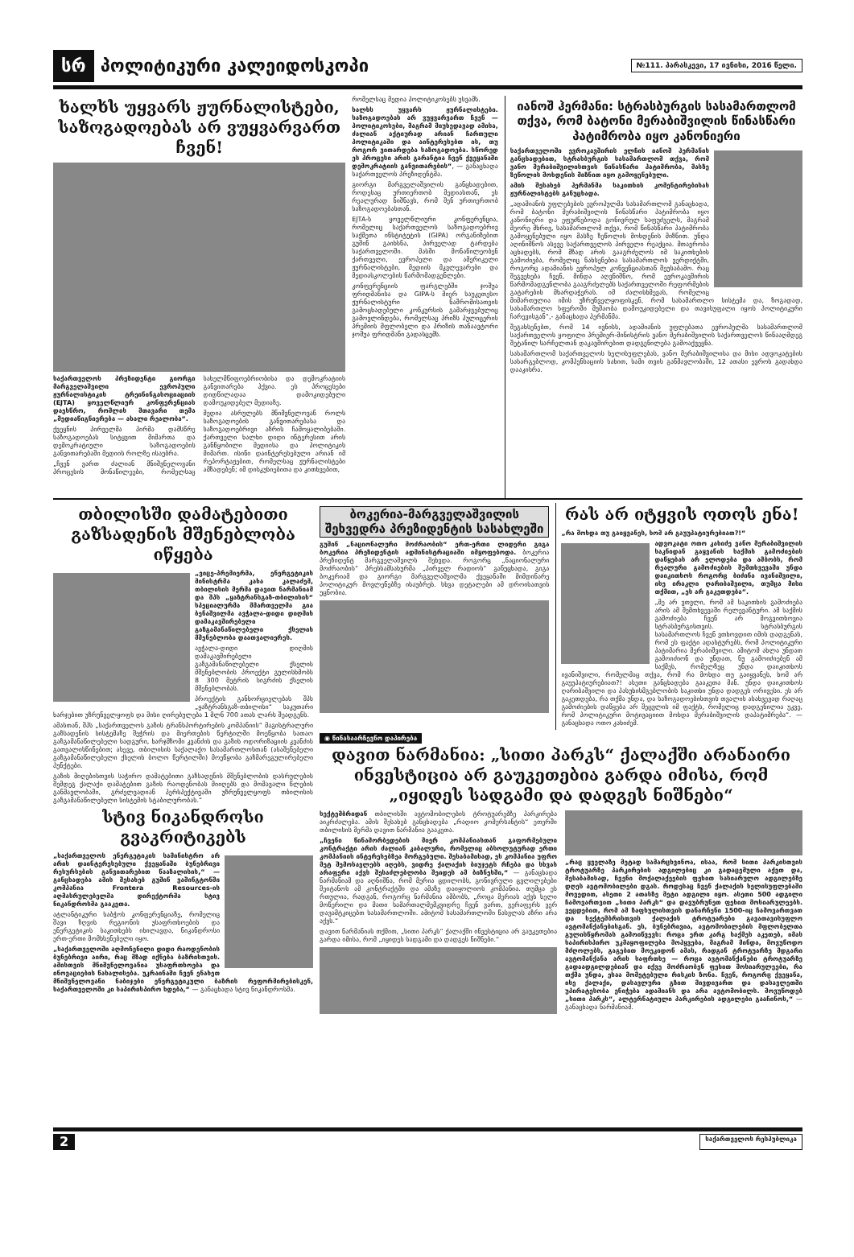სრ
პოლიტიკური კალეიდოსკოპი
№111. პარასკევი, 17 ივნისი, 2016 წელი.
ხალხს უყვარს ჟურნალისტები, საზოგადოებას არ ვუყვარვართ ჩვენ!
საქართველოს პრეზიდენტი გიორგი მარგველაშვილი ევროპული ჟურნალისტიკის ტრეინინგასოციაციის (EJTA) ყოველწლიურ კონფერენციას დაესწრო, რომლის მთავარი თემა „მედიაწიგნიერება — ახალი რეალობა“.
ქვეყნის პირველმა პირმა დამსწრე საზოგადოებას სიტყვით მიმართა და დემოკრატიული საზოგადოების განვითარებაში მედიის როლზე ისაუბრა.
„ჩვენ ვართ ძალიან მნიშვნელოვანი პროცესის მონაწილეები, რომელსაც სახელმწიფოებრიობისა და დემოკრატიის განვითარება ჰქვია. ეს პროცესები დიდწილადაა დამოკიდებული დამოუკიდებელ მედიაზე.
მედია ასრულებს მნიშვნელოვან როლს საზოგადოების განვითარებასა და საზოგადოებრივი აზრის ჩამოყალიბებაში. ქართველი ხალხი დიდი ინტერესით არის განწყობილი მედიისა და პოლიტიკის მიმართ. ისინი დაინტერესებული არიან იმ რეპორტაჟებით, რომელსაც ჟურნალისტები ამზადებენ; იმ დისკუსიებითა და კითხვებით,
რომელსაც მედია პოლიტიკოსებს უსვამს.
ხალხს უყვარს ჟურნალისტები. საზოგადოებას არ ვუყვარვართ ჩვენ — პოლიტიკოსები, მაგრამ მიუხედავად ამისა, ძალიან აქტიურად არიან ჩართული პოლიტიკაში და აინტერესებთ ის, თუ როგორ ვითარდება საზოგადოება. სწორედ ეს პროცესი არის გარანტია ჩვენ ქვეყანაში დემოკრატიის განვითარების“, — განაცხადა საქართველოს პრეზიდენტმა.
გიორგი მარგველაშვილის განცხადებით, როდესაც ურთიერთობ მედიასთან, ეს რეალურად ნიშნავს, რომ შენ ურთიერთობ საზოგადოებასთან.
EJTA-ს ყოველწლიური კონფერენცია, რომელიც საქართველოს საზოგადოებრივ საქმეთა ინსტიტუტის (GIPA) ორგანიზებით გუშინ გაიხსნა, პირველად ტარდება საქართველოში. მასში მონაწილეობენ ქართველი, ევროპელი და ამერიკელი ჟურნალისტები, მედიის მკვლევარები და მედიასკოლების წარმომადგენლები.
კონფერენციის ფარგლებში ჯოშუა ფრიდმანისა და GIPA-ს მიერ საუკეთესო ჟურნალისტური ნაშრომისათვის გამოცხადებული კონკურსის გამარჯვებულიც გამოვლინდება, რომელსაც პრიზს პულიცერის პრემიის მფლობელი და პრიზის თანაავტორი ჯოშუა ფრიდმანი გადასცემს.
იანოშ ჰერმანი: სტრასბურგის სასამართლომ თქვა, რომ ბატონი მერაბიშვილის წინასწარი პატიმრობა იყო კანონიერი
საქართველოში ევროკავშირის ელჩის იანოშ ჰერმანის განცხადებით, სტრასბურგის სასამართლომ თქვა, რომ ვანო მერაბიშვილისთვის წინასწარი პატიმრობა, მასზე ზეწოლის მოხდენის მიზნით იყო გამოყენებული.
ამის შესახებ ჰერმანმა საკითხის კომენტირებისას ჟურნალისტებს განუცხადა.
„ადამიანის უფლებების ევროპულმა სასამართლომ განაცხადა, რომ ბატონი მერაბიშვილის წინასწარი პატიმრობა იყო კანონიერი და ეფუძნებოდა გონივრულ საფუძველს, მაგრამ მეორე მხრივ, სასამართლომ თქვა, რომ წინასწარი პატიმრობა გამოყენებული იყო მასზე ზეწოლის მოხდენის მიზნით. უნდა აღინიშნოს ასევე საქართველოს პირველი რეაქცია. მთავრობა აცხადებს, რომ მზად არის გააგრძელოს იმ საკითხების გამოძიება, რომელიც ნახსენებია სასამართლოს ვერდიქტში, როგორც ადამიანის ევროპულ კონვენციასთან შეუსაბამო. რაც შეგვეხება ჩვენ, მინდა აღვნიშნო, რომ ევროკავშირის წარმომადგენლობა გააგრძელებს საქართველოში რეფორმების გატარების მხარდაჭერას. იმ ძალისხმევას, რომელიც მიმართულია იმის უზრუნველყოფისკენ, რომ სასამართლო სისტემა და, ზოგადად, სასამართლო სფეროში მუშაობა დამოუკიდებელი და თავისუფალი იყოს პოლიტიკური ჩარევისგან“,- განაცხადა ჰერმანმა.
შეგახსენებთ, რომ 14 ივნისს, ადამიანის უფლებათა ევროპულმა სასამართლომ საქართველოს ყოფილი პრემიერ-მინისტრის ვანო მერაბიშვილის საქართველოს წინააღმდეგ შეტანილ სარჩელთან დაკავშირებით დადგენილება გამოაქვეყნა.
სასამართლომ საქართველოს ხელისუფლებას, ვანო მერაბიშვილისა და მისი ადვოკატების სასარგებლოდ, კომპენსაციის სახით, სამი თვის განმავლობაში, 12 ათასი ევროს გადახდა დააკისრა.
თბილისში დამატებითი გაზსადენის მშენებლობა იწყება
„ვიცე-პრემიერმა, ენერგეტიკის მინისტრმა კახა კალაძემ, თბილისის მერმა დავით ნარმანიამ და შპს „ყაზტრანსგაზ-თბილისის“ სპეციალურმა მმართველმა გია ბენაშვილმა ავჭალა-დიდი დიღმის დამაკავშირებელი გაზგამანაწილებელი ქსელის მშენებლობა დაათვალიერეს.
ავჭალა-დიდი დიღმის დამაკავშირებელი გაზგამანაწილებელი ქსელის მშენებლობის პროექტი გულისხმობს 8 300 მეტრის სიგრძის ქსელის მშენებლობას.
პროექტის განხორციელებას შპს „ყაზტრანსგაზ-თბილისი“ საკუთარი ხარჯებით უზრუნველყოფს და მისი ღირებულება 1 მლნ 700 ათას ლარს შეადგენს.
ამასთან, შპს „საქართველოს გაზის ტრანსპორტირების კომპანიის“ მაგისტრალური გაზსადენის სისტემაზე შეჭრის და მიერთების წერტილში მოეწყობა სათაო გაზგამანაწილებელი სადგური, ხარჯმზომი კვანძის და გაზის ოდორიზაციის კვანძის გათვალისწინებით; ასევე, თბილისის საქალაქო სასამართლოსთან (ასაშენებელი გაზგამანაწილებელი ქსელის ბოლო წერტილში) მოეწყობა გაზმარეგულირებელი პუნქტები.
გაზის მიღებისთვის საჭირო დამატებითი გაზსადენის მშენებლობის დასრულების შემდეგ ქალაქი დამატებით გაზის რაოდენობას მიიღებს და მომავალი წლების განმავლობაში, გრძელვადიან პერსპექტივაში უზრუნველყოფს თბილისის გაზგამანაწილებელი სისტემის სტაბილურობას.“
სტივ ნიკანდროსი გვაკრიტიკებს
„საქართველოს ენერგეტიკის სამინისტრო არ არის დაინტერესებული ქვეყანაში ბუნებრივი რესურსების განვითარებით წააზალისის,“ — განცხადება ამის შესახებ გუშინ ვაშინგტონში კომპანია Frontera Resources-ის აღმასრულებელმა დირექტორმა სტივ ნიკანდროსმა გააკეთა.
ატლანტიკური საბჭოს კონფერენციაზე, რომელიც შავი ზღვის რეგიონის უსაფრთხოების და ენერგეტიკის საკითხებს იხილავდა, ნიკანდროსი ერთ-ერთი მომხსენებელი იყო.
„საქართველოში აღმოჩენილი დიდი რაოდენობის ბუნებრივი აირი, რაც მზად იქნება ბაზრისთვის. ამისთვის მნიშვნელოვანია უსაფრთხოება და ინოვაციების წახალისება. უკრაინაში ჩვენ ენახეთ მნიშვნელოვანი ნაბიჯები ენერგეტიკული ბაზრის რეფორმირებისკენ, საქართველოში კი საპირისპირო ხდება,“ — განაცხადა სტივ ნიკანდროსმა.
ბოკერია-მარგველაშვილის შეხვედრა პრეზიდენტის სასახლეში
გუშინ „ნაციონალური მოძრაობის“ ერთ-ერთი ლიდერი გიგა ბოკერია პრეზიდენტის ადმინისტრაციაში იმყოფებოდა. ბოკერია პრეზიდენტ მარგველაშვილს შეხვდა. როგორც „ნაციონალური მოძრაობის“ პრესსამსახურმა „პირველ რადიოს“ განუცხადა, გიგა ბოკერიამ და გიორგი მარგველაშვილმა ქვეყანაში მიმდინარე პოლიტიკურ მოვლენებზე ისაუბრეს. სხვა დეტალები ამ დროისათვის უცნობია.
რას არ იტყვის ოთოს ენა!
„რა მოხდა თუ გაიყვანეს, ხომ არ გაუუპატიურებიათ?!“
ადვოკატი ოთო კახიძე ვანო მერაბიშვილის საკნიდან გაყვანის საქმის გამოძიების დაწყებას არ ელოდება და ამბობს, რომ რეალური გამოძიების შემთხვევაში უნდა დაიკითხოს როგორც ბიძინა ივანიშვილი, ისე ირაკლი ღარიბაშვილი, თუმცა მისი თქმით, „ეს არ გაკეთდება“.
„მე არ ვთვლი, რომ ამ საკითხის გამოძიება არის ამ შემთხვევაში რელევანტური. ამ საქმის გამოძიება ჩვენ არ მოგვითხოვია სტრასბურგისთვის. სტრასბურგის სასამართლოს ჩვენ ვთხოვდით იმის დადგენას, რომ ეს ფაქტი ადასტურებს, რომ პოლიტიკური პატიმარია მერაბიშვილი. ამიტომ ახლა უნდათ გამოიძიონ და უნდათ, ნუ გამოიძიებენ ამ საქმეს, რომელზეც უნდა დაიკითხოს ივანიშვილი, რომელმაც თქვა, რომ რა მოხდა თუ გაიყვანეს, ხომ არ გაუუპატიურებიათ?! ასეთი განცხადება გააკეთა მან. უნდა დაიკითხოს ღარიბაშვილი და პასუხისმგებლობის საკითხი უნდა დადგეს ორივესი. ეს არ გაკეთდება, რა თქმა უნდა, და საზოგადოებისთვის თვალის ასახვევად რაღაც გამოძიების დაწყება არ შეცვლის იმ ფაქტს, რომელიც დადგენილია უკვე, რომ პოლიტიკური მოტივაციით მოხდა მერაბიშვილის დაპატიმრება“. — განაცხადა ოთო კახიძემ.
◉ წინასაარჩევნო დაპირება
დავით ნარმანია: „სითი პარკს“ ქალაქში არანაირი ინვესტიცია არ გაუკეთებია გარდა იმისა, რომ „იყიდეს სადგამი და დადგეს ნიშნები“
სექტემბრიდან თბილისში ავტომობილების ტროტუარებზე პარკირება აიკრძალება. ამის შესახებ განცხადება „რადიო კომერსანტის“ ეთერში თბილისის მერმა დავით ნარმანია გააკეთა.
„ჩვენი წინამორბედების მიერ კომპანიასთან გაფორმებული კონტრაქტი არის ძალიან კაბალური, რომელიც აბსოლუტურად ერთი კომპანიის ინტერესებზეა მორგებული. შესაბამისად, ეს კომპანია უფრო მეტ შემოსავლებს იღებს, ვიდრე ქალაქის ბიუჯეტს რჩება და სხვას არაფერი აქვს შესაძლებლობა შეიდეს ამ ბიზნესში,“ — განაცხადა ნარმანიამ და აღნიშნა, რომ მერია ცდილობს, გონივრული ცვლილებები შეიტანოს ამ კონტრაქტში და ამაზე დაიყოლიოს კომპანია. თუმცა ეს რთულია, რადგან, როგორც ნარმანია ამბობს, „როცა მერიას აქვს ხელი მოწერილი და მათი სამართალმემკვიდრე ჩვენ ვართ, ვერაფერს ვერ დავამტკიცებთ სასამართლოში. ამიტომ სასამართლოში წასვლას აზრი არა აქვს.“
დავით ნარმანიას თქმით, „სითი პარკს“ ქალაქში ინვესტიცია არ გაუკეთებია გარდა იმისა, რომ „იყიდეს სადგამი და დადგეს ნიშნები.“
„რაც ყველაზე მეტად სამარცხვინოა, ისაა, რომ სითი პარკისთვის ტროტუარზე პარკირების ადგილებიც კი გადაცემული აქვთ და, შესაბამისად, ჩვენი მოქალაქეების ფეხით სასიარულო ადგილებზე დღეს ავტომობილები დგას. როდესაც ჩვენ ქალაქის ხელისუფლებაში მოვედით, ასეთი 2 ათასზე მეტი ადგილი იყო. ასეთი 500 ადგილი ჩამოვართვით „სითი პარკს“ და დავუბრუნეთ ფეხით მოსიარულეებს. ვეცდებით, რომ ამ ზაფხულისთვის დანარჩენი 1500-იც ჩამოვართვათ და სექტემბრისთვის ქალაქის ტროტუარები გავათავისუფლო ავტომანქანებისგან. ეს, ბუნებრივია, ავტომობილების მფლობელთა გულისწყრომას გამოიწვევს: როცა ერთ კარგ საქმეს აკეთებ, იმას საპირისპირო უკმაყოფილება მოჰყვება, მაგრამ მინდა, მოვუწოდო მძღოლებს, გაგებით მოეკიდონ ამას, რადგან ტროტუარზე მდგარი ავტომანქანა არის საფრთხე — როცა ავტომანქანები ტროტუარზე გადაადგილდებიან და იქვე მოძრაობენ ფეხით მოსიარულეები, რა თქმა უნდა, ესაა მომეტებული რისკის ზონა. ჩვენ, როგორც ქვეყანა, ისე ქალაქი, დასავლური გზით მივდივართ და დასავლეთში უპირატესობა ენიჭება ადამიანს და არა ავტომობილს. მოვუწოდებ „სითი პარკს“, ალტერნატიული პარკირების ადგილები გააჩინოს,“ — განაცხადა ნარმანიამ.
2 საქართველოს რესპუბლიკა